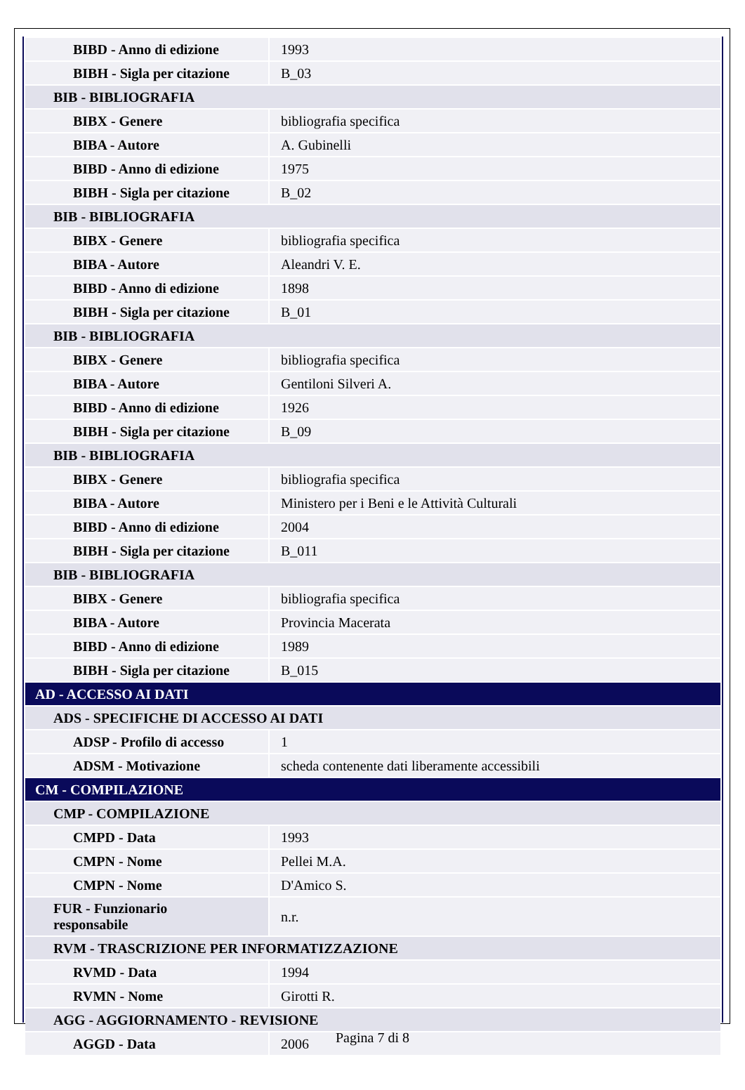| BIBD - Anno di edizione | 1993 |
| BIBH - Sigla per citazione | B_03 |
| BIB - BIBLIOGRAFIA | |
| BIBX - Genere | bibliografia specifica |
| BIBA - Autore | A. Gubinelli |
| BIBD - Anno di edizione | 1975 |
| BIBH - Sigla per citazione | B_02 |
| BIB - BIBLIOGRAFIA | |
| BIBX - Genere | bibliografia specifica |
| BIBA - Autore | Aleandri V. E. |
| BIBD - Anno di edizione | 1898 |
| BIBH - Sigla per citazione | B_01 |
| BIB - BIBLIOGRAFIA | |
| BIBX - Genere | bibliografia specifica |
| BIBA - Autore | Gentiloni Silveri A. |
| BIBD - Anno di edizione | 1926 |
| BIBH - Sigla per citazione | B_09 |
| BIB - BIBLIOGRAFIA | |
| BIBX - Genere | bibliografia specifica |
| BIBA - Autore | Ministero per i Beni e le Attività Culturali |
| BIBD - Anno di edizione | 2004 |
| BIBH - Sigla per citazione | B_011 |
| BIB - BIBLIOGRAFIA | |
| BIBX - Genere | bibliografia specifica |
| BIBA - Autore | Provincia Macerata |
| BIBD - Anno di edizione | 1989 |
| BIBH - Sigla per citazione | B_015 |
| AD - ACCESSO AI DATI | |
| ADS - SPECIFICHE DI ACCESSO AI DATI | |
| ADSP - Profilo di accesso | 1 |
| ADSM - Motivazione | scheda contenente dati liberamente accessibili |
| CM - COMPILAZIONE | |
| CMP - COMPILAZIONE | |
| CMPD - Data | 1993 |
| CMPN - Nome | Pellei M.A. |
| CMPN - Nome | D'Amico S. |
| FUR - Funzionario responsabile | n.r. |
| RVM - TRASCRIZIONE PER INFORMATIZZAZIONE | |
| RVMD - Data | 1994 |
| RVMN - Nome | Girotti R. |
| AGG - AGGIORNAMENTO - REVISIONE | |
| AGGD - Data | 2006 |
Pagina 7 di 8